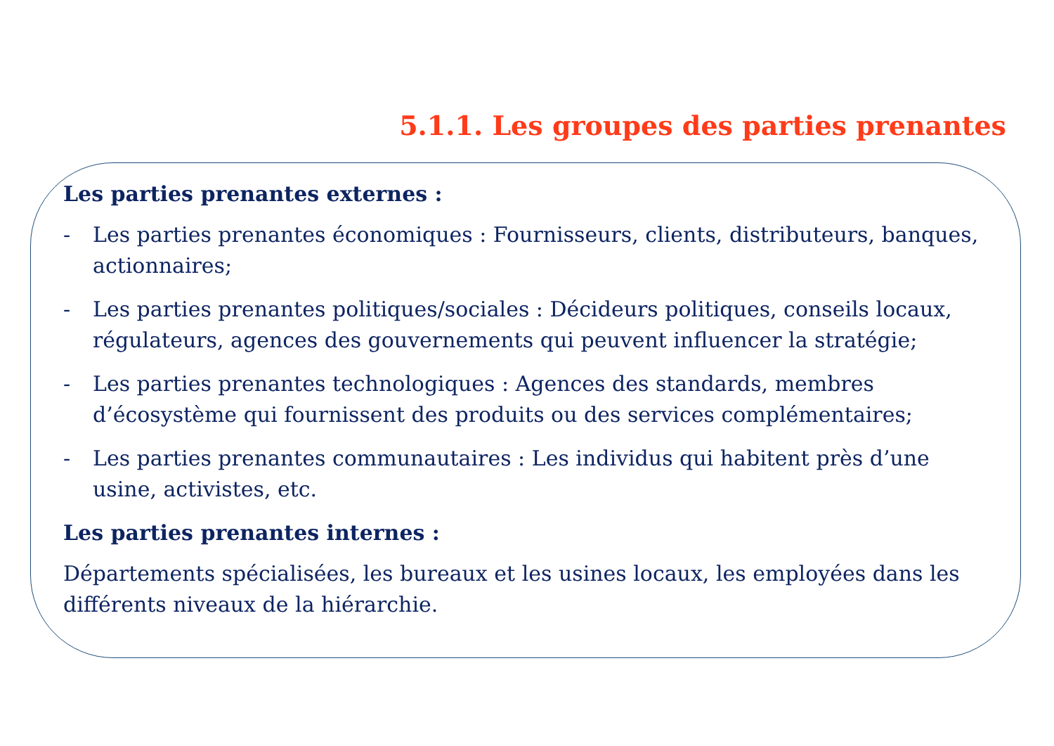5.1.1. Les groupes des parties prenantes
Les parties prenantes externes :
- Les parties prenantes économiques : Fournisseurs, clients, distributeurs, banques, actionnaires;
- Les parties prenantes politiques/sociales : Décideurs politiques, conseils locaux, régulateurs, agences des gouvernements qui peuvent influencer la stratégie;
- Les parties prenantes technologiques : Agences des standards, membres d’écosystème qui fournissent des produits ou des services complémentaires;
- Les parties prenantes communautaires : Les individus qui habitent près d’une usine, activistes, etc.
Les parties prenantes internes :
Départements spécialisées, les bureaux et les usines locaux, les employées dans les différents niveaux de la hiérarchie.